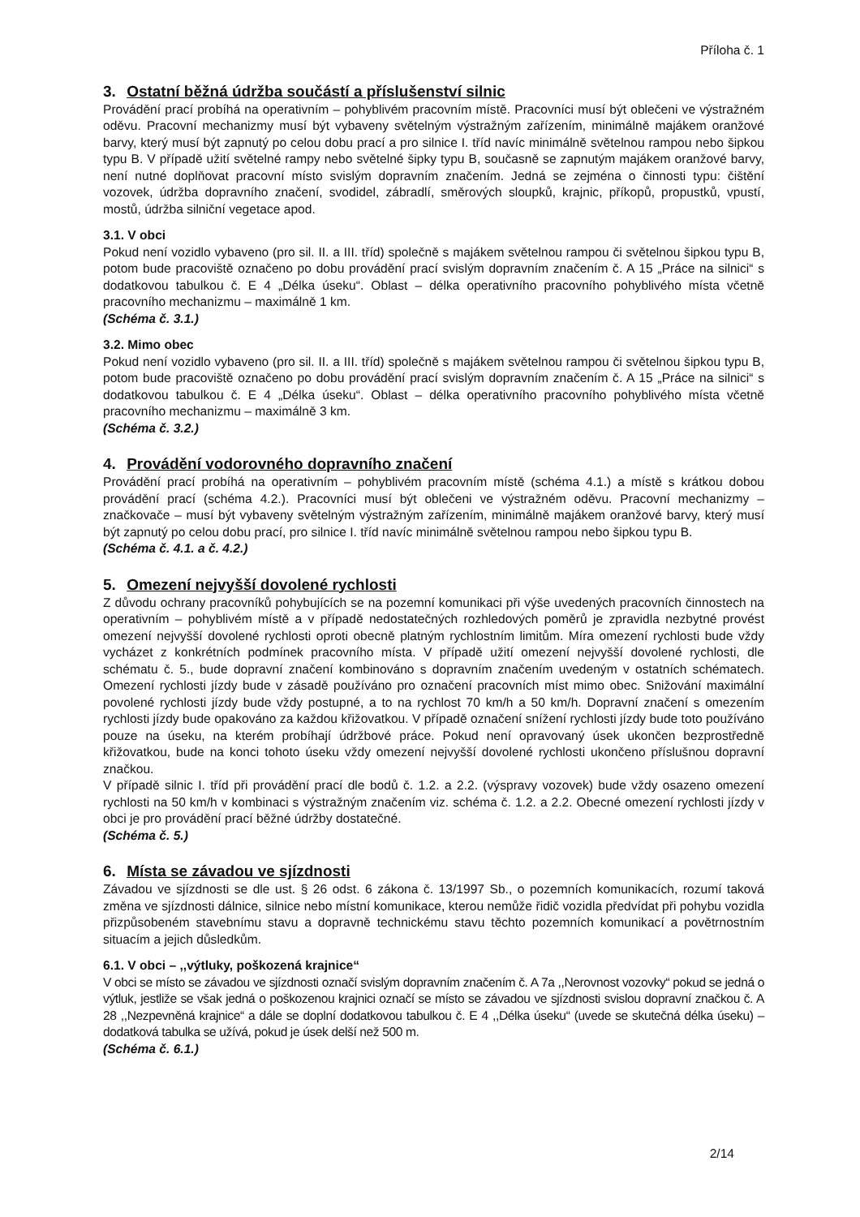Příloha č. 1
3. Ostatní běžná údržba součástí a příslušenství silnic
Provádění prací probíhá na operativním – pohyblivém pracovním místě. Pracovníci musí být oblečeni ve výstražném oděvu. Pracovní mechanizmy musí být vybaveny světelným výstražným zařízením, minimálně majákem oranžové barvy, který musí být zapnutý po celou dobu prací a pro silnice I. tříd navíc minimálně světelnou rampou nebo šipkou typu B. V případě užití světelné rampy nebo světelné šipky typu B, současně se zapnutým majákem oranžové barvy, není nutné doplňovat pracovní místo svislým dopravním značením. Jedná se zejména o činnosti typu: čištění vozovek, údržba dopravního značení, svodidel, zábradlí, směrových sloupků, krajnic, příkopů, propustků, vpustí, mostů, údržba silniční vegetace apod.
3.1. V obci
Pokud není vozidlo vybaveno (pro sil. II. a III. tříd) společně s majákem světelnou rampou či světelnou šipkou typu B, potom bude pracoviště označeno po dobu provádění prací svislým dopravním značením č. A 15 „Práce na silnici“ s dodatkovou tabulkou č. E 4 „Délka úseku“. Oblast – délka operativního pracovního pohyblivého místa včetně pracovního mechanizmu – maximálně 1 km.
(Schéma č. 3.1.)
3.2. Mimo obec
Pokud není vozidlo vybaveno (pro sil. II. a III. tříd) společně s majákem světelnou rampou či světelnou šipkou typu B, potom bude pracoviště označeno po dobu provádění prací svislým dopravním značením č. A 15 „Práce na silnici“ s dodatkovou tabulkou č. E 4 „Délka úseku“. Oblast – délka operativního pracovního pohyblivého místa včetně pracovního mechanizmu – maximálně 3 km.
(Schéma č. 3.2.)
4. Provádění vodorovného dopravního značení
Provádění prací probíhá na operativním – pohyblivém pracovním místě (schéma 4.1.) a místě s krátkou dobou provádění prací (schéma 4.2.). Pracovníci musí být oblečeni ve výstražném oděvu. Pracovní mechanizmy – značkovače – musí být vybaveny světelným výstražným zařízením, minimálně majákem oranžové barvy, který musí být zapnutý po celou dobu prací, pro silnice I. tříd navíc minimálně světelnou rampou nebo šipkou typu B.
(Schéma č. 4.1. a č. 4.2.)
5. Omezení nejvyšší dovolené rychlosti
Z důvodu ochrany pracovníků pohybujících se na pozemní komunikaci při výše uvedených pracovních činnostech na operativním – pohyblivém místě a v případě nedostatečných rozhledových poměrů je zpravidla nezbytné provést omezení nejvyšší dovolené rychlosti oproti obecně platným rychlostním limitům. Míra omezení rychlosti bude vždy vycházet z konkrétních podmínek pracovního místa. V případě užití omezení nejvyšší dovolené rychlosti, dle schématu č. 5., bude dopravní značení kombinováno s dopravním značením uvedeným v ostatních schématech. Omezení rychlosti jízdy bude v zásadě používáno pro označení pracovních míst mimo obec. Snižování maximální povolené rychlosti jízdy bude vždy postupné, a to na rychlost 70 km/h a 50 km/h. Dopravní značení s omezením rychlosti jízdy bude opakováno za každou křižovatkou. V případě označení snížení rychlosti jízdy bude toto používáno pouze na úseku, na kterém probíhají údržbové práce. Pokud není opravovaný úsek ukončen bezprostředně křižovatkou, bude na konci tohoto úseku vždy omezení nejvyšší dovolené rychlosti ukončeno příslušnou dopravní značkou.
V případě silnic I. tříd při provádění prací dle bodů č. 1.2. a 2.2. (výspravy vozovek) bude vždy osazeno omezení rychlosti na 50 km/h v kombinaci s výstražným značením viz. schéma č. 1.2. a 2.2. Obecné omezení rychlosti jízdy v obci je pro provádění prací běžné údržby dostatečné.
(Schéma č. 5.)
6. Místa se závadou ve sjízdnosti
Závadou ve sjízdnosti se dle ust. § 26 odst. 6 zákona č. 13/1997 Sb., o pozemních komunikacích, rozumí taková změna ve sjízdnosti dálnice, silnice nebo místní komunikace, kterou nemůže řidič vozidla předvídat při pohybu vozidla přizpůsobeném stavebnímu stavu a dopravně technickému stavu těchto pozemních komunikací a povětrnostním situacím a jejich důsledkům.
6.1. V obci – ,,výtluky, poškozená krajnice“
V obci se místo se závadou ve sjízdnosti označí svislým dopravním značením č. A 7a ,,Nerovnost vozovky“ pokud se jedná o výtluk, jestliže se však jedná o poškozenou krajnici označí se místo se závadou ve sjízdnosti svislou dopravní značkou č. A 28 ,,Nezpevněná krajnice“ a dále se doplní dodatkovou tabulkou č. E 4 ,,Délka úseku“ (uvede se skutečná délka úseku) – dodatková tabulka se užívá, pokud je úsek delší než 500 m.
(Schéma č. 6.1.)
2/14